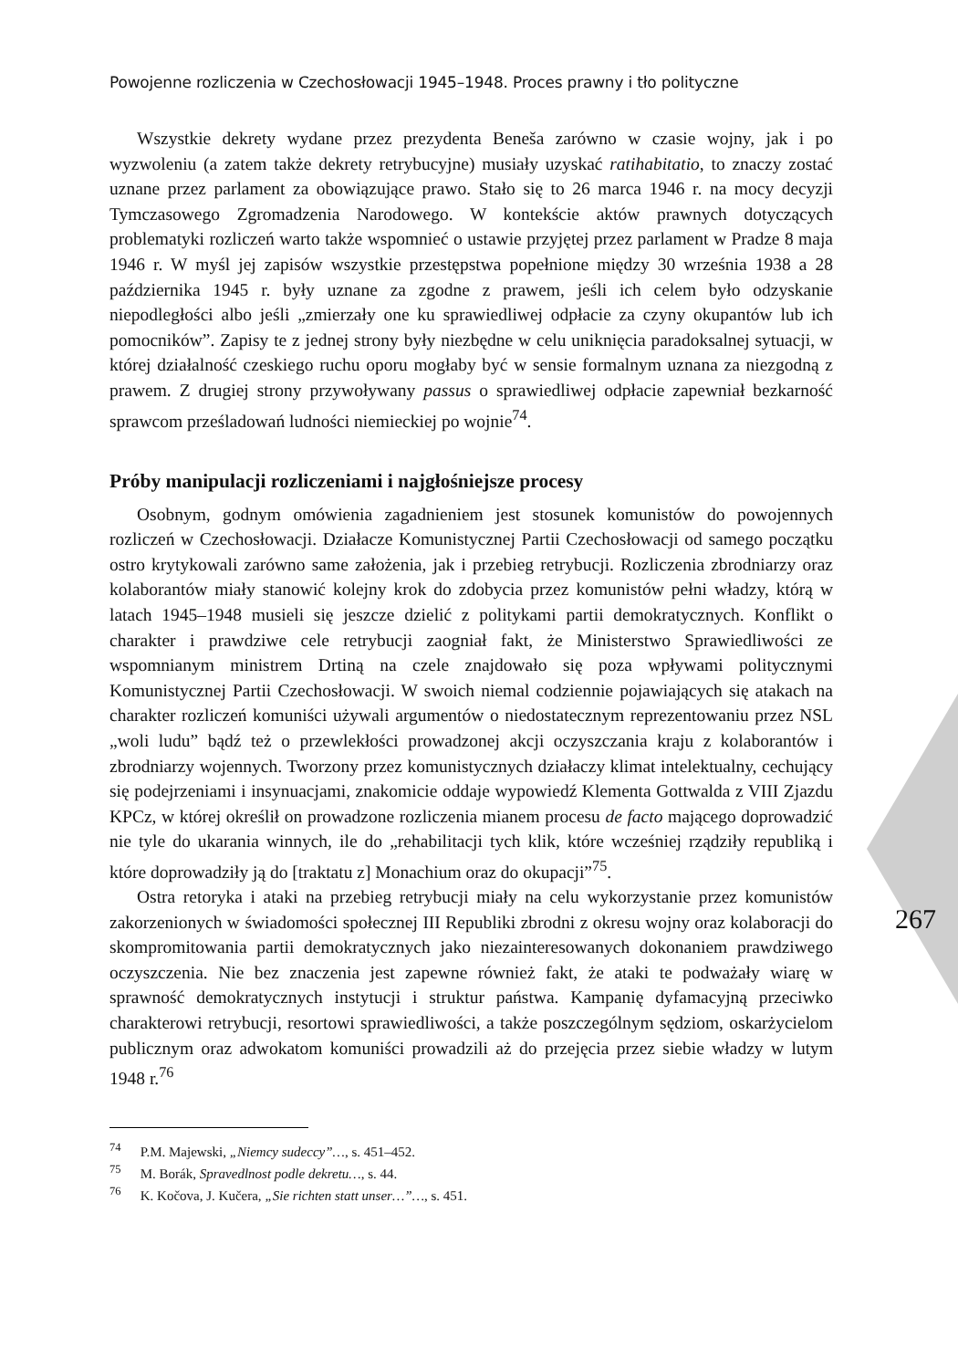Powojenne rozliczenia w Czechosłowacji 1945–1948. Proces prawny i tło polityczne
Wszystkie dekrety wydane przez prezydenta Beneša zarówno w czasie wojny, jak i po wyzwoleniu (a zatem także dekrety retrybucyjne) musiały uzyskać ratihabitatio, to znaczy zostać uznane przez parlament za obowiązujące prawo. Stało się to 26 marca 1946 r. na mocy decyzji Tymczasowego Zgromadzenia Narodowego. W kontekście aktów prawnych dotyczących problematyki rozliczeń warto także wspomnieć o ustawie przyjętej przez parlament w Pradze 8 maja 1946 r. W myśl jej zapisów wszystkie przestępstwa popełnione między 30 września 1938 a 28 października 1945 r. były uznane za zgodne z prawem, jeśli ich celem było odzyskanie niepodległości albo jeśli „zmierzały one ku sprawiedliwej odpłacie za czyny okupantów lub ich pomocników”. Zapisy te z jednej strony były niezbędne w celu uniknięcia paradoksalnej sytuacji, w której działalność czeskiego ruchu oporu mogłaby być w sensie formalnym uznana za niezgodną z prawem. Z drugiej strony przywoływany passus o sprawiedliwej odpłacie zapewniał bezkarność sprawcom prześladowań ludności niemieckiej po wojnie<sup>74</sup>.
Próby manipulacji rozliczeniami i najgłośniejsze procesy
Osobnym, godnym omówienia zagadnieniem jest stosunek komunistów do powojennych rozliczeń w Czechosłowacji. Działacze Komunistycznej Partii Czechosłowacji od samego początku ostro krytykowali zarówno same założenia, jak i przebieg retrybucji. Rozliczenia zbrodniarzy oraz kolaborantów miały stanowić kolejny krok do zdobycia przez komunistów pełni władzy, którą w latach 1945–1948 musieli się jeszcze dzielić z politykami partii demokratycznych. Konflikt o charakter i prawdziwe cele retrybucji zaogniał fakt, że Ministerstwo Sprawiedliwości ze wspomnianym ministrem Drtiną na czele znajdowało się poza wpływami politycznymi Komunistycznej Partii Czechosłowacji. W swoich niemal codziennie pojawiających się atakach na charakter rozliczeń komuniści używali argumentów o niedostatecznym reprezentowaniu przez NSL „woli ludu” bądź też o przewlekłości prowadzonej akcji oczyszczania kraju z kolaborantów i zbrodniarzy wojennych. Tworzony przez komunistycznych działaczy klimat intelektualny, cechujący się podejrzeniami i insynuacjami, znakomicie oddaje wypowiedź Klementa Gottwalda z VIII Zjazdu KPCz, w której określił on prowadzone rozliczenia mianem procesu de facto mającego doprowadzić nie tyle do ukarania winnych, ile do „rehabilitacji tych klik, które wcześniej rządziły republiką i które doprowadziły ją do [traktatu z] Monachium oraz do okupacji”<sup>75</sup>.
Ostra retoryka i ataki na przebieg retrybucji miały na celu wykorzystanie przez komunistów zakorzenionych w świadomości społecznej III Republiki zbrodni z okresu wojny oraz kolaboracji do skompromitowania partii demokratycznych jako niezainteresowanych dokonaniem prawdziwego oczyszczenia. Nie bez znaczenia jest zapewne również fakt, że ataki te podważały wiarę w sprawność demokratycznych instytucji i struktur państwa. Kampanię dyfamacyjną przeciwko charakterowi retrybucji, resortowi sprawiedliwości, a także poszczególnym sędziom, oskarżycielom publicznym oraz adwokatom komuniści prowadzili aż do przejęcia przez siebie władzy w lutym 1948 r.<sup>76</sup>
<sup>74</sup> P.M. Majewski, „Niemcy sudeccy”…, s. 451–452.
<sup>75</sup> M. Borák, Spravedlnost podle dekretu…, s. 44.
<sup>76</sup> K. Kočova, J. Kučera, „Sie richten statt unser…”…, s. 451.
267